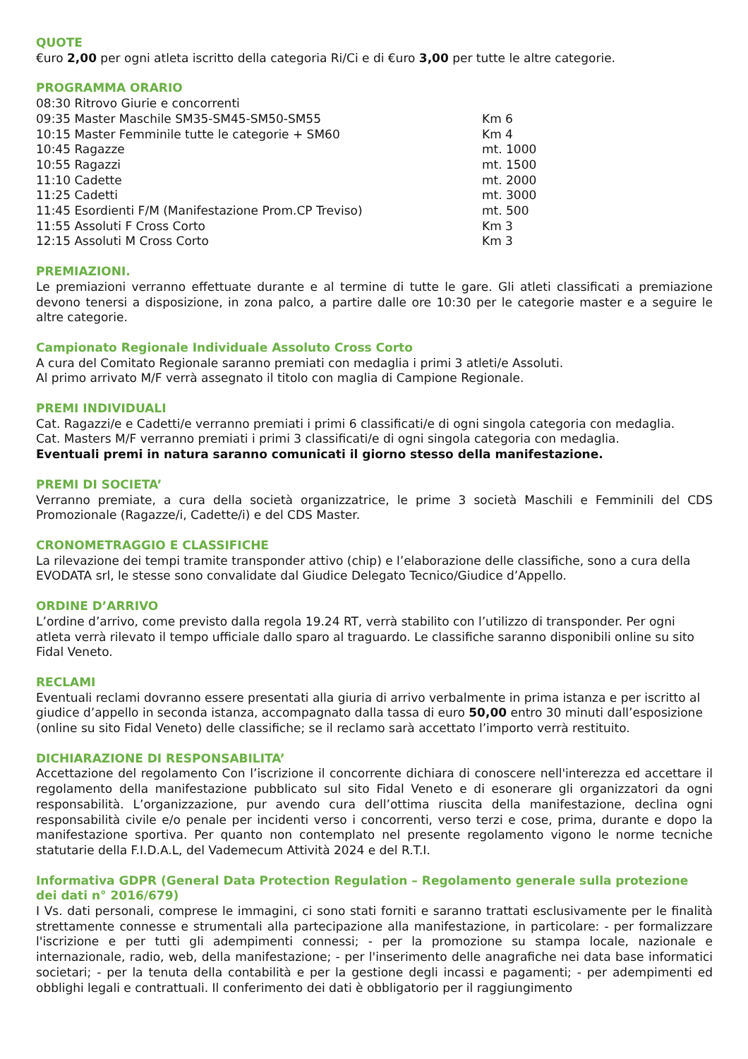QUOTE
€uro 2,00 per ogni atleta iscritto della categoria Ri/Ci e di €uro 3,00 per tutte le altre categorie.
PROGRAMMA ORARIO
| 08:30 Ritrovo Giurie e concorrenti | |
| 09:35 Master Maschile SM35-SM45-SM50-SM55 | Km 6 |
| 10:15 Master Femminile tutte le categorie + SM60 | Km 4 |
| 10:45 Ragazze | mt. 1000 |
| 10:55 Ragazzi | mt. 1500 |
| 11:10 Cadette | mt. 2000 |
| 11:25 Cadetti | mt. 3000 |
| 11:45 Esordienti F/M (Manifestazione Prom.CP Treviso) | mt. 500 |
| 11:55 Assoluti F Cross Corto | Km 3 |
| 12:15 Assoluti M Cross Corto | Km 3 |
PREMIAZIONI.
Le premiazioni verranno effettuate durante e al termine di tutte le gare. Gli atleti classificati a premiazione devono tenersi a disposizione, in zona palco, a partire dalle ore 10:30 per le categorie master e a seguire le altre categorie.
Campionato Regionale Individuale Assoluto Cross Corto
A cura del Comitato Regionale saranno premiati con medaglia i primi 3 atleti/e Assoluti.
Al primo arrivato M/F verrà assegnato il titolo con maglia di Campione Regionale.
PREMI INDIVIDUALI
Cat. Ragazzi/e e Cadetti/e verranno premiati i primi 6 classificati/e di ogni singola categoria con medaglia.
Cat. Masters M/F verranno premiati i primi 3 classificati/e di ogni singola categoria con medaglia.
Eventuali premi in natura saranno comunicati il giorno stesso della manifestazione.
PREMI DI SOCIETA’
Verranno premiate, a cura della società organizzatrice, le prime 3 società Maschili e Femminili del CDS Promozionale (Ragazze/i, Cadette/i) e del CDS Master.
CRONOMETRAGGIO E CLASSIFICHE
La rilevazione dei tempi tramite transponder attivo (chip) e l’elaborazione delle classifiche, sono a cura della EVODATA srl, le stesse sono convalidate dal Giudice Delegato Tecnico/Giudice d’Appello.
ORDINE D’ARRIVO
L’ordine d’arrivo, come previsto dalla regola 19.24 RT, verrà stabilito con l’utilizzo di transponder. Per ogni atleta verrà rilevato il tempo ufficiale dallo sparo al traguardo. Le classifiche saranno disponibili online su sito Fidal Veneto.
RECLAMI
Eventuali reclami dovranno essere presentati alla giuria di arrivo verbalmente in prima istanza e per iscritto al giudice d’appello in seconda istanza, accompagnato dalla tassa di euro 50,00 entro 30 minuti dall’esposizione (online su sito Fidal Veneto) delle classifiche; se il reclamo sarà accettato l’importo verrà restituito.
DICHIARAZIONE DI RESPONSABILITA’
Accettazione del regolamento Con l’iscrizione il concorrente dichiara di conoscere nell'interezza ed accettare il regolamento della manifestazione pubblicato sul sito Fidal Veneto e di esonerare gli organizzatori da ogni responsabilità. L’organizzazione, pur avendo cura dell’ottima riuscita della manifestazione, declina ogni responsabilità civile e/o penale per incidenti verso i concorrenti, verso terzi e cose, prima, durante e dopo la manifestazione sportiva. Per quanto non contemplato nel presente regolamento vigono le norme tecniche statutarie della F.I.D.A.L, del Vademecum Attività 2024 e del R.T.I.
Informativa GDPR (General Data Protection Regulation – Regolamento generale sulla protezione dei dati n° 2016/679)
I Vs. dati personali, comprese le immagini, ci sono stati forniti e saranno trattati esclusivamente per le finalità strettamente connesse e strumentali alla partecipazione alla manifestazione, in particolare: - per formalizzare l'iscrizione e per tutti gli adempimenti connessi; - per la promozione su stampa locale, nazionale e internazionale, radio, web, della manifestazione; - per l'inserimento delle anagrafiche nei data base informatici societari; - per la tenuta della contabilità e per la gestione degli incassi e pagamenti; - per adempimenti ed obblighi legali e contrattuali. Il conferimento dei dati è obbligatorio per il raggiungimento